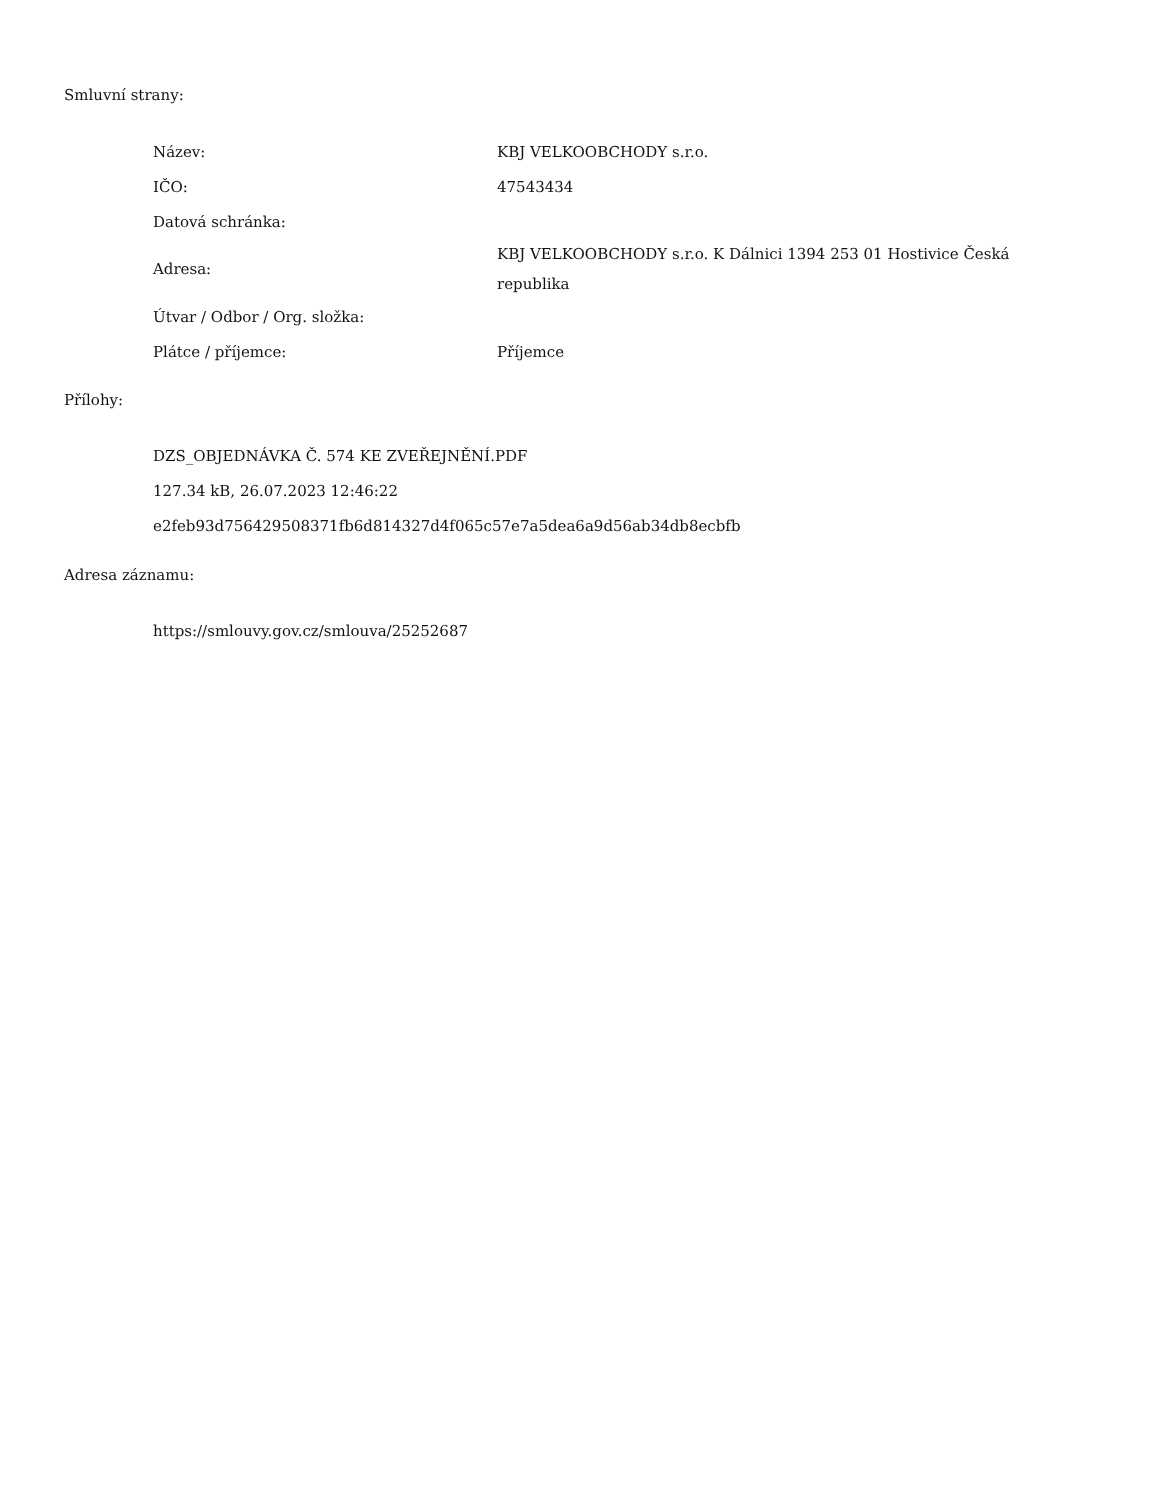Smluvní strany:
| Název: | KBJ VELKOOBCHODY s.r.o. |
| IČO: | 47543434 |
| Datová schránka: | |
| Adresa: | KBJ VELKOOBCHODY s.r.o. K Dálnici 1394 253 01 Hostivice Česká republika |
| Útvar / Odbor / Org. složka: | |
| Plátce / příjemce: | Příjemce |
Přílohy:
DZS_OBJEDNÁVKA Č. 574 KE ZVEŘEJNĚNÍ.PDF
127.34 kB, 26.07.2023 12:46:22
e2feb93d756429508371fb6d814327d4f065c57e7a5dea6a9d56ab34db8ecbfb
Adresa záznamu:
https://smlouvy.gov.cz/smlouva/25252687